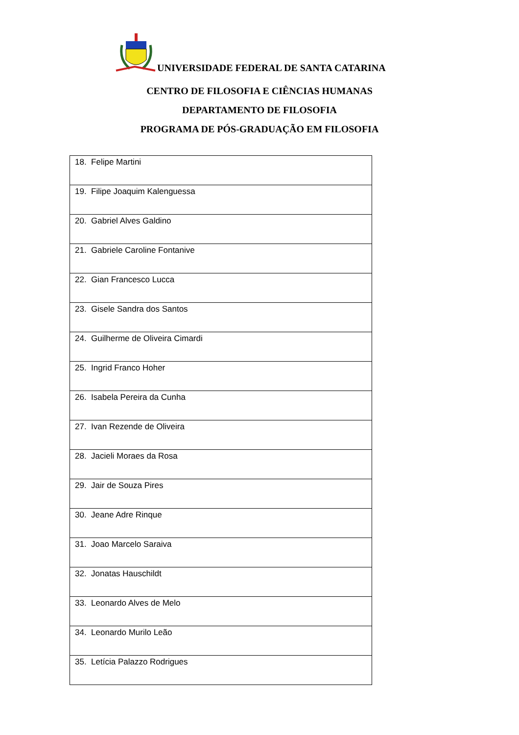UNIVERSIDADE FEDERAL DE SANTA CATARINA
CENTRO DE FILOSOFIA E CIÊNCIAS HUMANAS
DEPARTAMENTO DE FILOSOFIA
PROGRAMA DE PÓS-GRADUAÇÃO EM FILOSOFIA
| 18. Felipe Martini |
| 19. Filipe Joaquim Kalenguessa |
| 20. Gabriel Alves Galdino |
| 21. Gabriele Caroline Fontanive |
| 22. Gian Francesco Lucca |
| 23. Gisele Sandra dos Santos |
| 24. Guilherme de Oliveira Cimardi |
| 25. Ingrid Franco Hoher |
| 26. Isabela Pereira da Cunha |
| 27. Ivan Rezende de Oliveira |
| 28. Jacieli Moraes da Rosa |
| 29. Jair de Souza Pires |
| 30. Jeane Adre Rinque |
| 31. Joao Marcelo Saraiva |
| 32. Jonatas Hauschildt |
| 33. Leonardo Alves de Melo |
| 34. Leonardo Murilo Leão |
| 35. Letícia Palazzo Rodrigues |